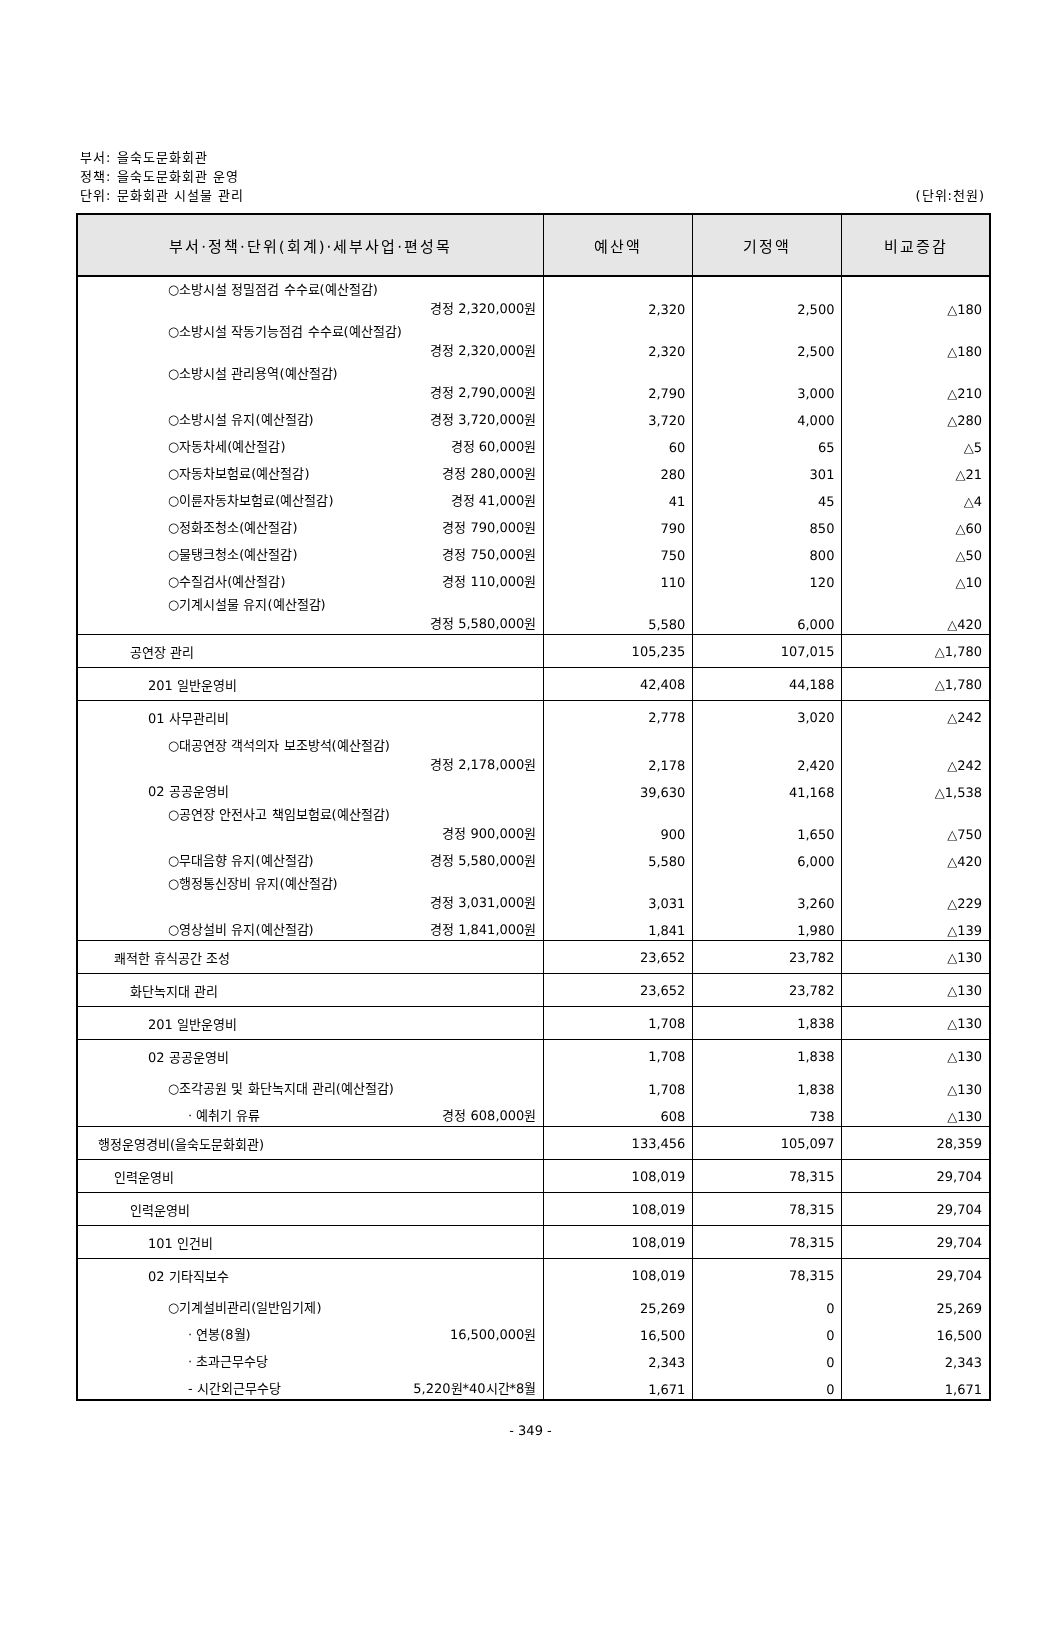부서: 을숙도문화회관
정책: 을숙도문화회관 운영
단위: 문화회관 시설물 관리
(단위:천원)
| 부서·정책·단위(회계)·세부사업·편성목 | 예산액 | 기정액 | 비교증감 |
| --- | --- | --- | --- |
| ○소방시설 정밀점검 수수료(예산절감) 경정 2,320,000원 | 2,320 | 2,500 | △180 |
| ○소방시설 작동기능점검 수수료(예산절감) 경정 2,320,000원 | 2,320 | 2,500 | △180 |
| ○소방시설 관리용역(예산절감) 경정 2,790,000원 | 2,790 | 3,000 | △210 |
| ○소방시설 유지(예산절감) 경정 3,720,000원 | 3,720 | 4,000 | △280 |
| ○자동차세(예산절감) 경정 60,000원 | 60 | 65 | △5 |
| ○자동차보험료(예산절감) 경정 280,000원 | 280 | 301 | △21 |
| ○이륜자동차보험료(예산절감) 경정 41,000원 | 41 | 45 | △4 |
| ○정화조청소(예산절감) 경정 790,000원 | 790 | 850 | △60 |
| ○물탱크청소(예산절감) 경정 750,000원 | 750 | 800 | △50 |
| ○수질검사(예산절감) 경정 110,000원 | 110 | 120 | △10 |
| ○기계시설물 유지(예산절감) 경정 5,580,000원 | 5,580 | 6,000 | △420 |
| 공연장 관리 | 105,235 | 107,015 | △1,780 |
| 201 일반운영비 | 42,408 | 44,188 | △1,780 |
| 01 사무관리비 | 2,778 | 3,020 | △242 |
| ○대공연장 객석의자 보조방석(예산절감) 경정 2,178,000원 | 2,178 | 2,420 | △242 |
| 02 공공운영비 | 39,630 | 41,168 | △1,538 |
| ○공연장 안전사고 책임보험료(예산절감) 경정 900,000원 | 900 | 1,650 | △750 |
| ○무대음향 유지(예산절감) 경정 5,580,000원 | 5,580 | 6,000 | △420 |
| ○행정통신장비 유지(예산절감) 경정 3,031,000원 | 3,031 | 3,260 | △229 |
| ○영상설비 유지(예산절감) 경정 1,841,000원 | 1,841 | 1,980 | △139 |
| 쾌적한 휴식공간 조성 | 23,652 | 23,782 | △130 |
| 화단녹지대 관리 | 23,652 | 23,782 | △130 |
| 201 일반운영비 | 1,708 | 1,838 | △130 |
| 02 공공운영비 | 1,708 | 1,838 | △130 |
| ○조각공원 및 화단녹지대 관리(예산절감) | 1,708 | 1,838 | △130 |
| · 예취기 유류 경정 608,000원 | 608 | 738 | △130 |
| 행정운영경비(을숙도문화회관) | 133,456 | 105,097 | 28,359 |
| 인력운영비 | 108,019 | 78,315 | 29,704 |
| 인력운영비 | 108,019 | 78,315 | 29,704 |
| 101 인건비 | 108,019 | 78,315 | 29,704 |
| 02 기타직보수 | 108,019 | 78,315 | 29,704 |
| ○기계설비관리(일반임기제) | 25,269 | 0 | 25,269 |
| · 연봉(8월) 16,500,000원 | 16,500 | 0 | 16,500 |
| · 초과근무수당 | 2,343 | 0 | 2,343 |
| - 시간외근무수당 5,220원*40시간*8월 | 1,671 | 0 | 1,671 |
- 349 -